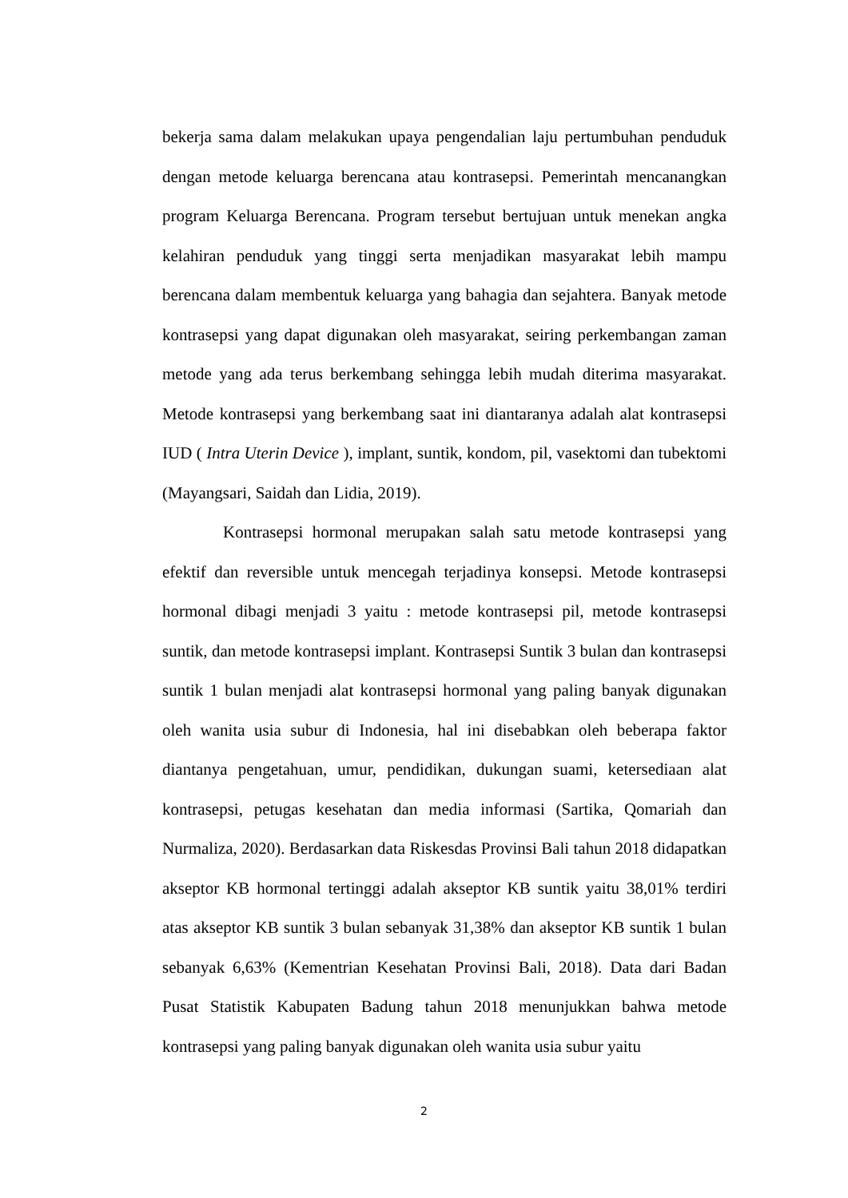bekerja sama dalam melakukan upaya pengendalian laju pertumbuhan penduduk dengan metode keluarga berencana atau kontrasepsi. Pemerintah mencanangkan program Keluarga Berencana. Program tersebut bertujuan untuk menekan angka kelahiran penduduk yang tinggi serta menjadikan masyarakat lebih mampu berencana dalam membentuk keluarga yang bahagia dan sejahtera. Banyak metode kontrasepsi yang dapat digunakan oleh masyarakat, seiring perkembangan zaman metode yang ada terus berkembang sehingga lebih mudah diterima masyarakat. Metode kontrasepsi yang berkembang saat ini diantaranya adalah alat kontrasepsi IUD ( Intra Uterin Device ), implant, suntik, kondom, pil, vasektomi dan tubektomi (Mayangsari, Saidah dan Lidia, 2019).
Kontrasepsi hormonal merupakan salah satu metode kontrasepsi yang efektif dan reversible untuk mencegah terjadinya konsepsi. Metode kontrasepsi hormonal dibagi menjadi 3 yaitu : metode kontrasepsi pil, metode kontrasepsi suntik, dan metode kontrasepsi implant. Kontrasepsi Suntik 3 bulan dan kontrasepsi suntik 1 bulan menjadi alat kontrasepsi hormonal yang paling banyak digunakan oleh wanita usia subur di Indonesia, hal ini disebabkan oleh beberapa faktor diantanya pengetahuan, umur, pendidikan, dukungan suami, ketersediaan alat kontrasepsi, petugas kesehatan dan media informasi (Sartika, Qomariah dan Nurmaliza, 2020). Berdasarkan data Riskesdas Provinsi Bali tahun 2018 didapatkan akseptor KB hormonal tertinggi adalah akseptor KB suntik yaitu 38,01% terdiri atas akseptor KB suntik 3 bulan sebanyak 31,38% dan akseptor KB suntik 1 bulan sebanyak 6,63% (Kementrian Kesehatan Provinsi Bali, 2018). Data dari Badan Pusat Statistik Kabupaten Badung tahun 2018 menunjukkan bahwa metode kontrasepsi yang paling banyak digunakan oleh wanita usia subur yaitu
2